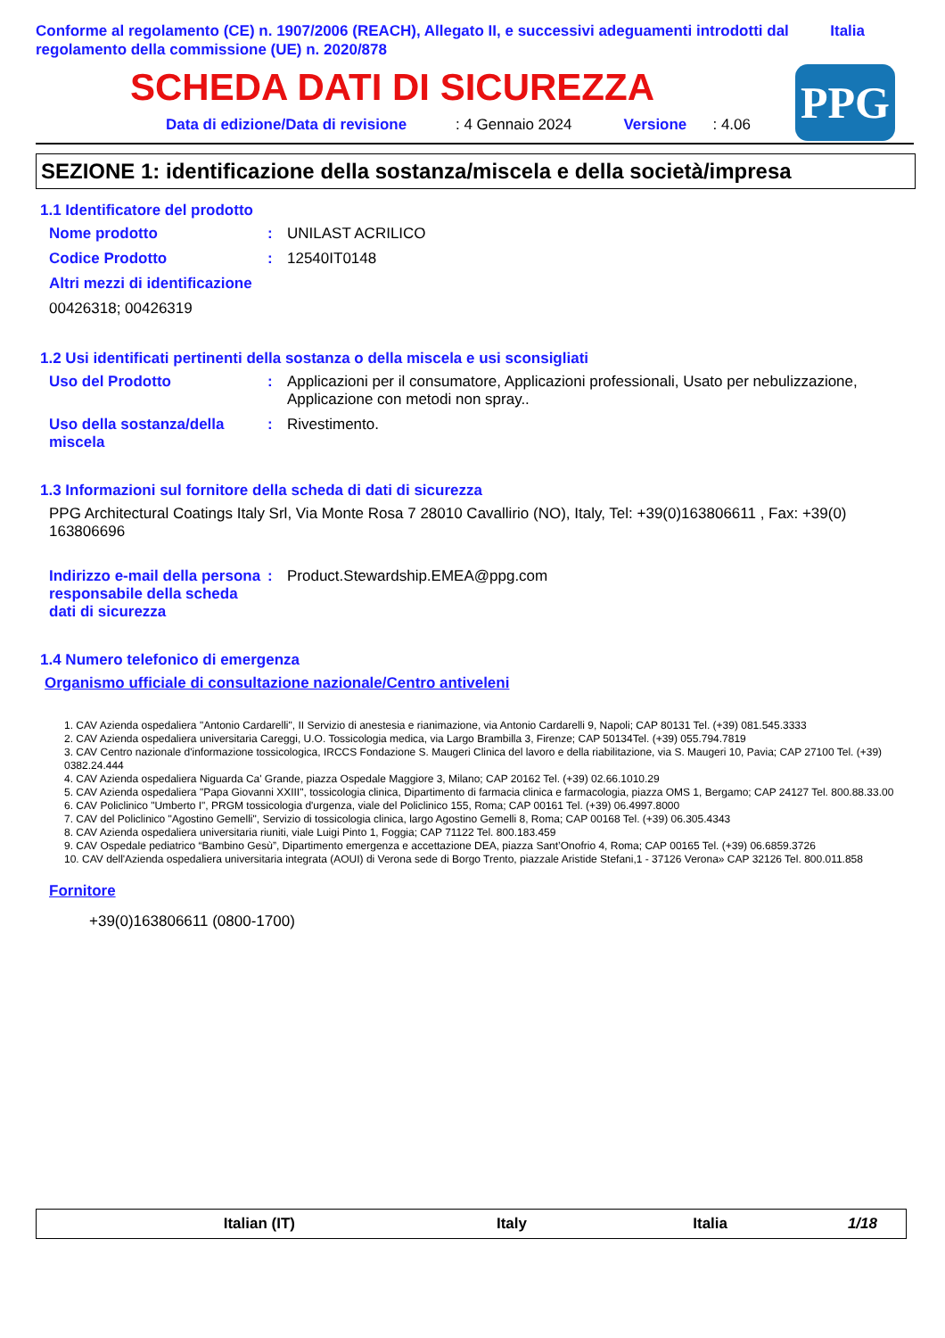Conforme al regolamento (CE) n. 1907/2006 (REACH), Allegato II, e successivi adeguamenti introdotti dal regolamento della commissione (UE) n. 2020/878
Italia
PPG
SCHEDA DATI DI SICUREZZA
Data di edizione/Data di revisione: 4 Gennaio 2024 Versione: 4.06
SEZIONE 1: identificazione della sostanza/miscela e della società/impresa
1.1 Identificatore del prodotto
Nome prodotto: UNILAST ACRILICO
Codice Prodotto: 12540IT0148
Altri mezzi di identificazione
00426318; 00426319
1.2 Usi identificati pertinenti della sostanza o della miscela e usi sconsigliati
Uso del Prodotto: Applicazioni per il consumatore, Applicazioni professionali, Usato per nebulizzazione, Applicazione con metodi non spray..
Uso della sostanza/della miscela: Rivestimento.
1.3 Informazioni sul fornitore della scheda di dati di sicurezza
PPG Architectural Coatings Italy Srl, Via Monte Rosa 7 28010 Cavallirio (NO), Italy, Tel: +39(0)163806611 , Fax: +39(0) 163806696
Indirizzo e-mail della persona responsabile della scheda dati di sicurezza: Product.Stewardship.EMEA@ppg.com
1.4 Numero telefonico di emergenza
Organismo ufficiale di consultazione nazionale/Centro antiveleni
1. CAV Azienda ospedaliera "Antonio Cardarelli", II Servizio di anestesia e rianimazione, via Antonio Cardarelli 9, Napoli; CAP 80131 Tel. (+39) 081.545.3333
2. CAV Azienda ospedaliera universitaria Careggi, U.O. Tossicologia medica, via Largo Brambilla 3, Firenze; CAP 50134Tel. (+39) 055.794.7819
3. CAV Centro nazionale d'informazione tossicologica, IRCCS Fondazione S. Maugeri Clinica del lavoro e della riabilitazione, via S. Maugeri 10, Pavia; CAP 27100 Tel. (+39) 0382.24.444
4. CAV Azienda ospedaliera Niguarda Ca' Grande, piazza Ospedale Maggiore 3, Milano; CAP 20162 Tel. (+39) 02.66.1010.29
5. CAV Azienda ospedaliera "Papa Giovanni XXIII", tossicologia clinica, Dipartimento di farmacia clinica e farmacologia, piazza OMS 1, Bergamo; CAP 24127 Tel. 800.88.33.00
6. CAV Policlinico "Umberto I", PRGM tossicologia d'urgenza, viale del Policlinico 155, Roma; CAP 00161 Tel. (+39) 06.4997.8000
7. CAV del Policlinico "Agostino Gemelli", Servizio di tossicologia clinica, largo Agostino Gemelli 8, Roma; CAP 00168 Tel. (+39) 06.305.4343
8. CAV Azienda ospedaliera universitaria riuniti, viale Luigi Pinto 1, Foggia; CAP 71122 Tel. 800.183.459
9. CAV Ospedale pediatrico “Bambino Gesù”, Dipartimento emergenza e accettazione DEA, piazza Sant’Onofrio 4, Roma; CAP 00165 Tel. (+39) 06.6859.3726
10. CAV dell'Azienda ospedaliera universitaria integrata (AOUI) di Verona sede di Borgo Trento, piazzale Aristide Stefani,1 - 37126 Verona» CAP 32126 Tel. 800.011.858
Fornitore
+39(0)163806611 (0800-1700)
Italian (IT) Italy Italia 1/18